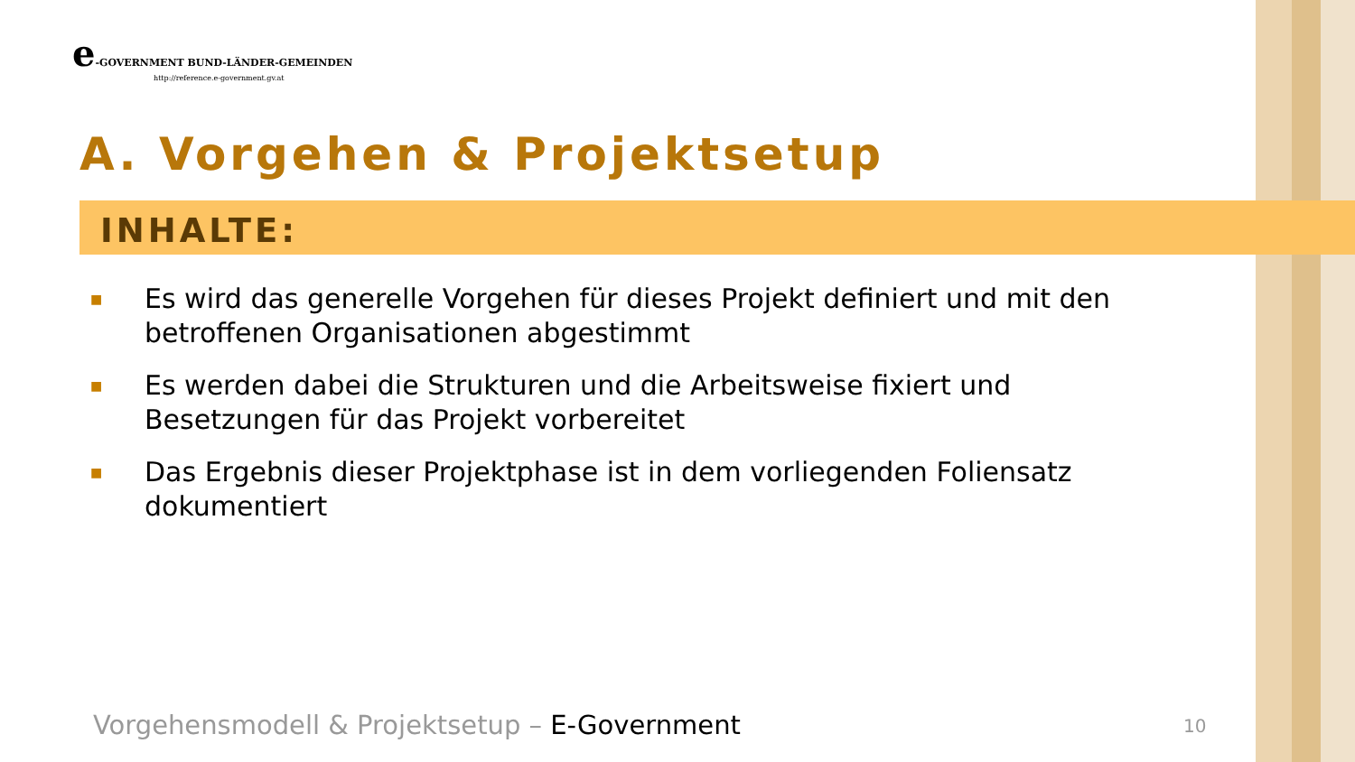e-GOVERNMENT BUND-LÄNDER-GEMEINDEN
http://reference.e-government.gv.at
A. Vorgehen & Projektsetup
INHALTE:
■ Es wird das generelle Vorgehen für dieses Projekt definiert und mit den betroffenen Organisationen abgestimmt
■ Es werden dabei die Strukturen und die Arbeitsweise fixiert und Besetzungen für das Projekt vorbereitet
■ Das Ergebnis dieser Projektphase ist in dem vorliegenden Foliensatz dokumentiert
Vorgehensmodell & Projektsetup – E-Government
10